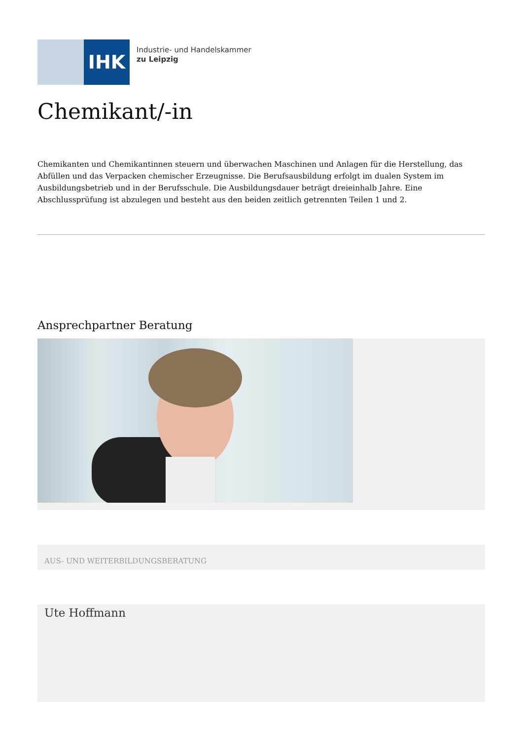IHK
Industrie- und Handelskammer
zu Leipzig
Chemikant/-in
Chemikanten und Chemikantinnen steuern und überwachen Maschinen und Anlagen für die Herstellung, das Abfüllen und das Verpacken chemischer Erzeugnisse. Die Berufsausbildung erfolgt im dualen System im Ausbildungsbetrieb und in der Berufsschule. Die Ausbildungsdauer beträgt dreieinhalb Jahre. Eine Abschlussprüfung ist abzulegen und besteht aus den beiden zeitlich getrennten Teilen 1 und 2.
Ansprechpartner Beratung
AUS- UND WEITERBILDUNGSBERATUNG
Ute Hoffmann